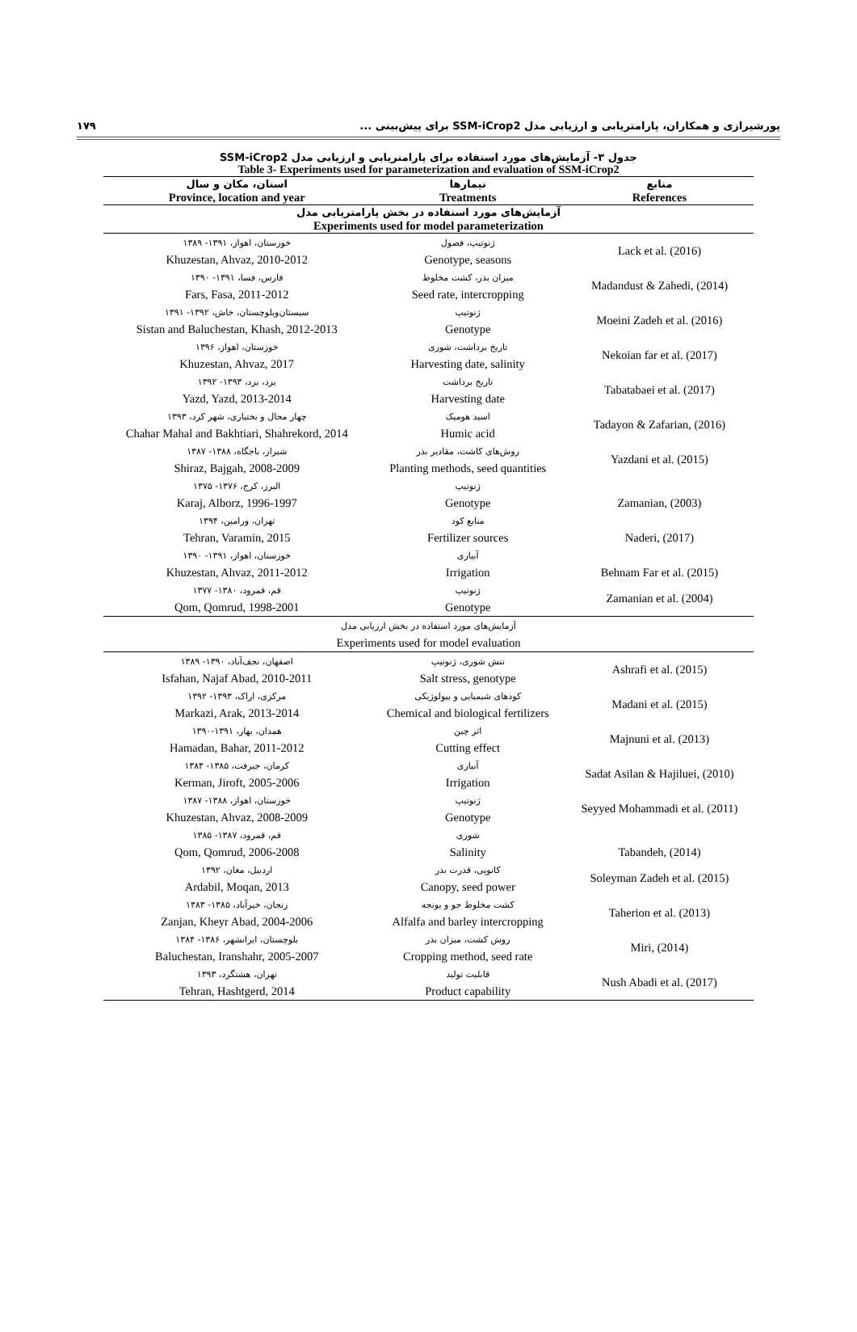پورشیرازی و همکاران، پارامتریابی و ارزیابی مدل SSM-iCrop2 برای پیش‌بینی ... ۱۷۹
جدول ۳- آزمایش‌های مورد استفاده برای پارامتریابی و ارزیابی مدل SSM-iCrop2
Table 3- Experiments used for parameterization and evaluation of SSM-iCrop2
| استان، مکان و سال Province, location and year | تیمارها Treatments | منابع References |
| --- | --- | --- |
| آزمایش‌های مورد استفاده در بخش پارامتریابی مدل Experiments used for model parameterization | | |
| خوزستان، اهواز، ۱۳۹۱- ۱۳۸۹ Khuzestan, Ahvaz, 2010-2012 | ژنوتیپ، فصول Genotype, seasons | Lack et al. (2016) |
| فارس، فسا، ۱۳۹۱- ۱۳۹۰ Fars, Fasa, 2011-2012 | میزان بذر، کشت مخلوط Seed rate, intercropping | Madandust & Zahedi, (2014) |
| سیستان‌وبلوچستان، خاش، ۱۳۹۲- ۱۳۹۱ Sistan and Baluchestan, Khash, 2012-2013 | ژنوتیپ Genotype | Moeini Zadeh et al. (2016) |
| خوزستان، اهواز، ۱۳۹۶ Khuzestan, Ahvaz, 2017 | تاریخ برداشت، شوری Harvesting date, salinity | Nekoian far et al. (2017) |
| یزد، یزد، ۱۳۹۳- ۱۳۹۲ Yazd, Yazd, 2013-2014 | تاریخ برداشت Harvesting date | Tabatabaei et al. (2017) |
| چهار محال و بختیاری، شهر کرد، ۱۳۹۳ Chahar Mahal and Bakhtiari, Shahrekord, 2014 | اسید هومیک Humic acid | Tadayon & Zafarian, (2016) |
| شیراز، باجگاه، ۱۳۸۸- ۱۳۸۷ Shiraz, Bajgah, 2008-2009 | روش‌های کاشت، مقادیر بذر Planting methods, seed quantities | Yazdani et al. (2015) |
| البرز، کرج، ۱۳۷۶- ۱۳۷۵ Karaj, Alborz, 1996-1997 | ژنوتیپ Genotype | Zamanian, (2003) |
| تهران، ورامین، ۱۳۹۴ Tehran, Varamin, 2015 | منابع کود Fertilizer sources | Naderi, (2017) |
| خوزستان، اهواز، ۱۳۹۱- ۱۳۹۰ Khuzestan, Ahvaz, 2011-2012 | آبیاری Irrigation | Behnam Far et al. (2015) |
| قم، قمرود، ۱۳۸۰- ۱۳۷۷ Qom, Qomrud, 1998-2001 | ژنوتیپ Genotype | Zamanian et al. (2004) |
| آزمایش‌های مورد استفاده در بخش ارزیابی مدل Experiments used for model evaluation | | |
| اصفهان، نجف‌آباد، ۱۳۹۰- ۱۳۸۹ Isfahan, Najaf Abad, 2010-2011 | تنش شوری، ژنوتیپ Salt stress, genotype | Ashrafi et al. (2015) |
| مرکزی، اراک، ۱۳۹۳- ۱۳۹۲ Markazi, Arak, 2013-2014 | کودهای شیمیایی و بیولوژیکی Chemical and biological fertilizers | Madani et al. (2015) |
| همدان، بهار، ۱۳۹۱-۱۳۹۰ Hamadan, Bahar, 2011-2012 | اثر چین Cutting effect | Majnuni et al. (2013) |
| کرمان، جیرفت، ۱۳۸۵- ۱۳۸۴ Kerman, Jiroft, 2005-2006 | آبیاری Irrigation | Sadat Asilan & Hajiluei, (2010) |
| خوزستان، اهواز، ۱۳۸۸- ۱۳۸۷ Khuzestan, Ahvaz, 2008-2009 | ژنوتیپ Genotype | Seyyed Mohammadi et al. (2011) |
| قم، قمرود، ۱۳۸۷- ۱۳۸۵ Qom, Qomrud, 2006-2008 | شوری Salinity | Tabandeh, (2014) |
| اردبیل، مغان، ۱۳۹۲ Ardabil, Moqan, 2013 | کانوپی، قدرت بذر Canopy, seed power | Soleyman Zadeh et al. (2015) |
| زنجان، خیرآباد، ۱۳۸۵- ۱۳۸۳ Zanjan, Kheyr Abad, 2004-2006 | کشت مخلوط جو و یونجه Alfalfa and barley intercropping | Taherion et al. (2013) |
| بلوچستان، ایرانشهر، ۱۳۸۶- ۱۳۸۴ Baluchestan, Iranshahr, 2005-2007 | روش کشت، میزان بذر Cropping method, seed rate | Miri, (2014) |
| تهران، هشتگرد، ۱۳۹۳ Tehran, Hashtgerd, 2014 | قابلیت تولید Product capability | Nush Abadi et al. (2017) |